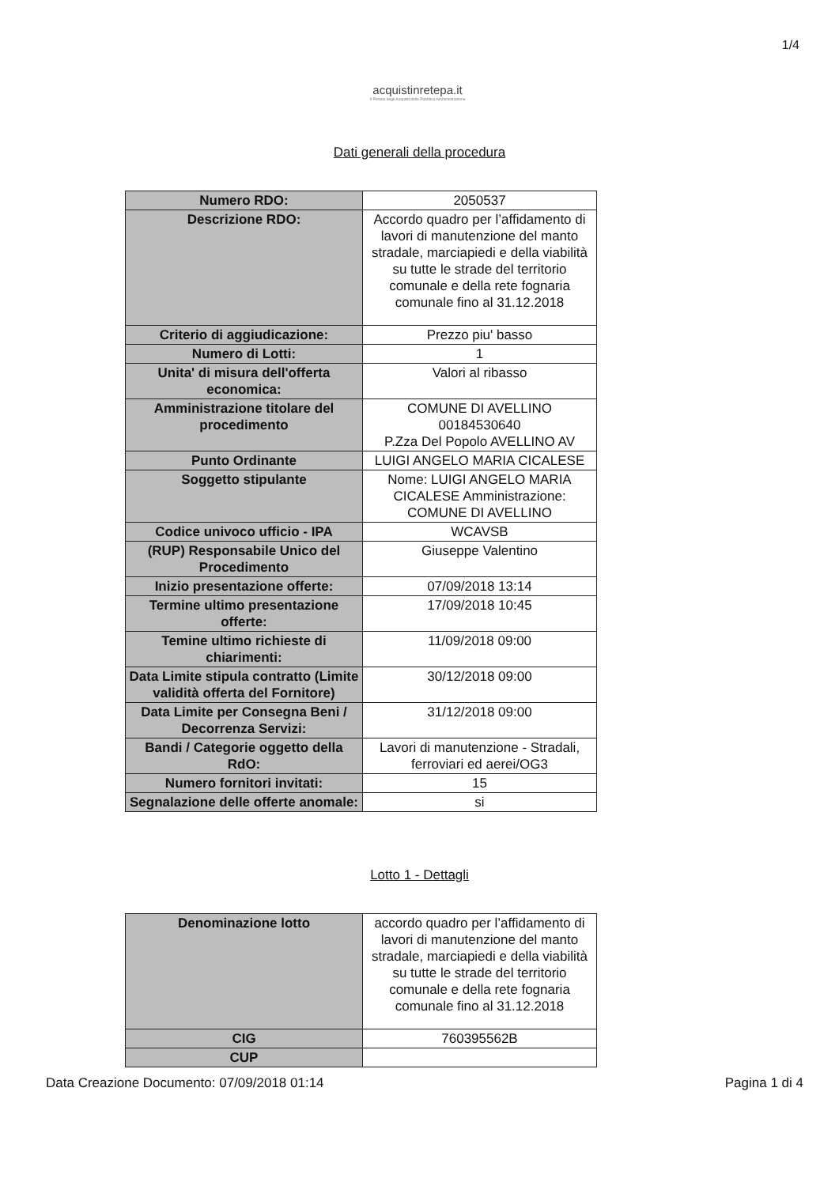1/4
acquistinretepa.it
Il Portale degli Acquisti della Pubblica Amministrazione
Dati generali della procedura
| Numero RDO: | 2050537 |
| Descrizione RDO: | Accordo quadro per l’affidamento di lavori di manutenzione del manto stradale, marciapiedi e della viabilità su tutte le strade del territorio comunale e della rete fognaria comunale fino al 31.12.2018 |
| Criterio di aggiudicazione: | Prezzo piu' basso |
| Numero di Lotti: | 1 |
| Unita' di misura dell'offerta economica: | Valori al ribasso |
| Amministrazione titolare del procedimento | COMUNE DI AVELLINO 00184530640 P.Zza Del Popolo AVELLINO AV |
| Punto Ordinante | LUIGI ANGELO MARIA CICALESE |
| Soggetto stipulante | Nome: LUIGI ANGELO MARIA CICALESE Amministrazione: COMUNE DI AVELLINO |
| Codice univoco ufficio - IPA | WCAVSB |
| (RUP) Responsabile Unico del Procedimento | Giuseppe Valentino |
| Inizio presentazione offerte: | 07/09/2018 13:14 |
| Termine ultimo presentazione offerte: | 17/09/2018 10:45 |
| Temine ultimo richieste di chiarimenti: | 11/09/2018 09:00 |
| Data Limite stipula contratto (Limite validità offerta del Fornitore) | 30/12/2018 09:00 |
| Data Limite per Consegna Beni / Decorrenza Servizi: | 31/12/2018 09:00 |
| Bandi / Categorie oggetto della RdO: | Lavori di manutenzione - Stradali, ferroviari ed aerei/OG3 |
| Numero fornitori invitati: | 15 |
| Segnalazione delle offerte anomale: | si |
Lotto 1 - Dettagli
| Denominazione lotto | accordo quadro per l’affidamento di lavori di manutenzione del manto stradale, marciapiedi e della viabilità su tutte le strade del territorio comunale e della rete fognaria comunale fino al 31.12.2018 |
| CIG | 760395562B |
| CUP | |
Data Creazione Documento: 07/09/2018 01:14 Pagina 1 di 4